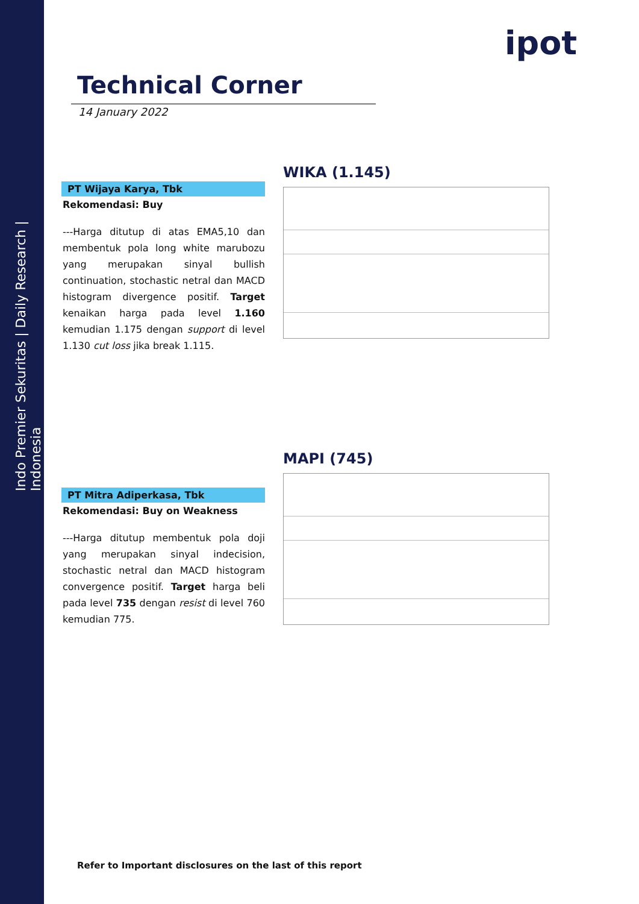Indo Premier Sekuritas | Daily Research | Indonesia
ipot
Technical Corner
14 January 2022
PT Wijaya Karya, Tbk
Rekomendasi: Buy
---Harga ditutup di atas EMA5,10 dan membentuk pola long white marubozu yang merupakan sinyal bullish continuation, stochastic netral dan MACD histogram divergence positif. Target kenaikan harga pada level 1.160 kemudian 1.175 dengan support di level 1.130 cut loss jika break 1.115.
WIKA (1.145)
PT Mitra Adiperkasa, Tbk
Rekomendasi: Buy on Weakness
---Harga ditutup membentuk pola doji yang merupakan sinyal indecision, stochastic netral dan MACD histogram convergence positif. Target harga beli pada level 735 dengan resist di level 760 kemudian 775.
MAPI (745)
Refer to Important disclosures on the last of this report